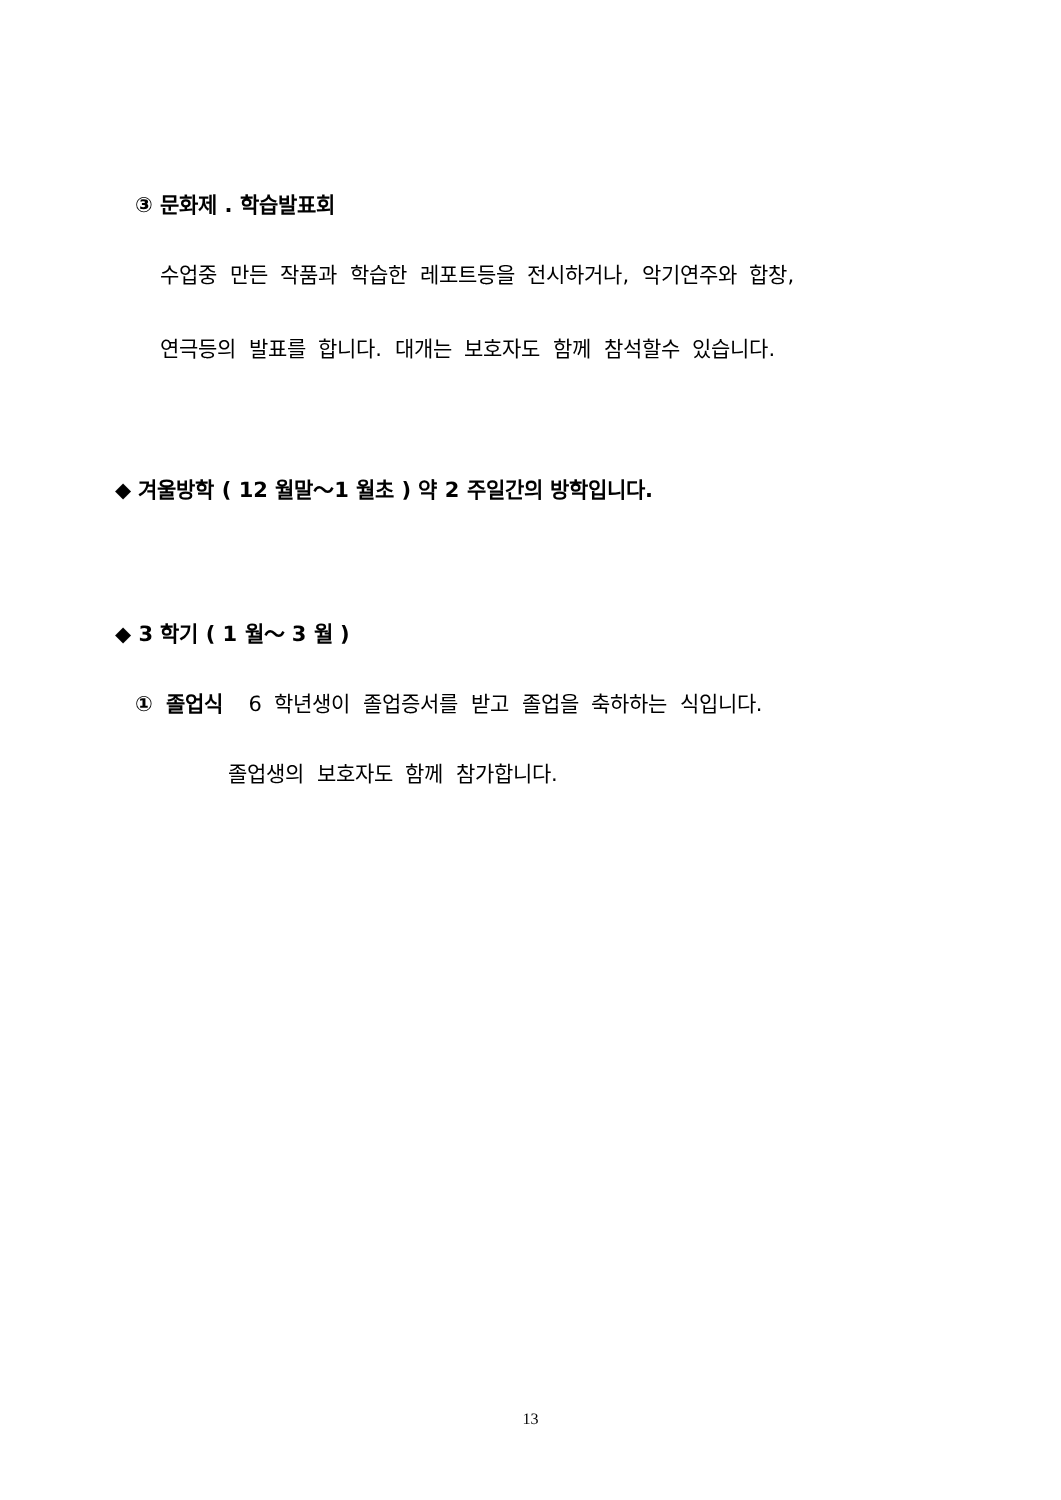③ 문화제 . 학습발표회
수업중 만든 작품과 학습한 레포트등을 전시하거나, 악기연주와 합창,
연극등의 발표를 합니다. 대개는 보호자도 함께 참석할수 있습니다.
◆ 겨울방학 ( 12 월말～1 월초 ) 약 2 주일간의 방학입니다.
◆ 3 학기 ( 1 월～ 3 월 )
① 졸업식 6 학년생이 졸업증서를 받고 졸업을 축하하는 식입니다.
졸업생의 보호자도 함께 참가합니다.
13